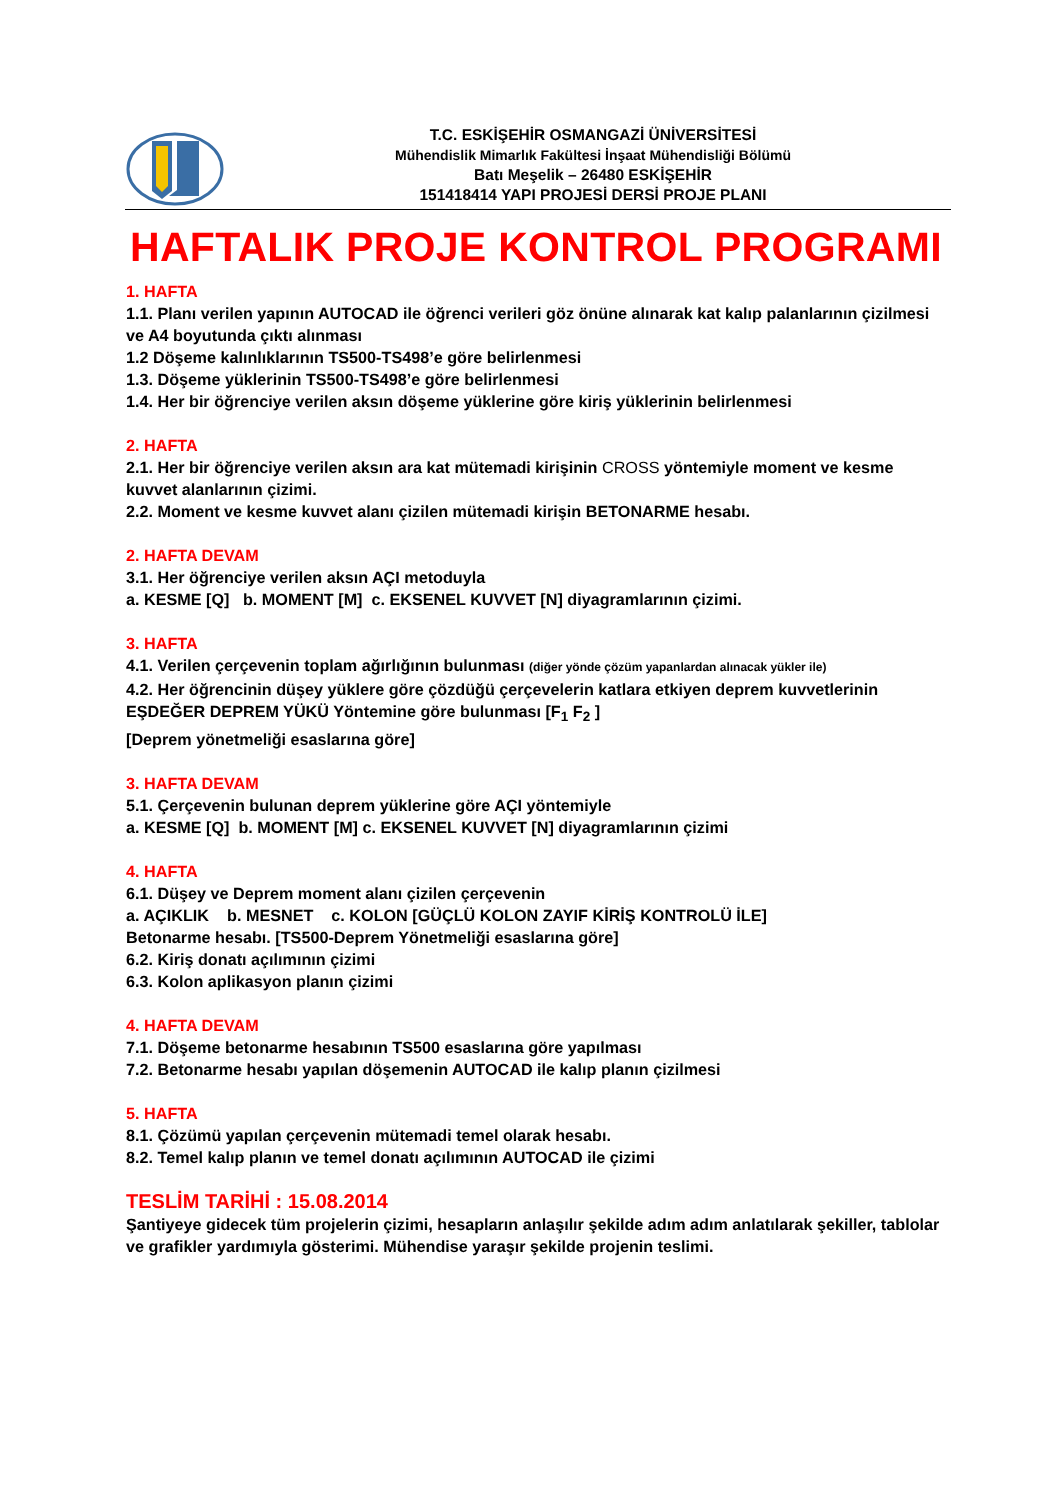T.C. ESKİŞEHİR OSMANGAZİ ÜNİVERSİTESİ
Mühendislik Mimarlık Fakültesi İnşaat Mühendisliği Bölümü
Batı Meşelik – 26480 ESKİŞEHİR
151418414 YAPI PROJESİ DERSİ PROJE PLANI
HAFTALIK PROJE KONTROL PROGRAMI
1. HAFTA
1.1. Planı verilen yapının AUTOCAD ile öğrenci verileri göz önüne alınarak kat kalıp palanlarının çizilmesi ve A4 boyutunda çıktı alınması
1.2 Döşeme kalınlıklarının TS500-TS498’e göre belirlenmesi
1.3. Döşeme yüklerinin TS500-TS498’e göre belirlenmesi
1.4. Her bir öğrenciye verilen aksın döşeme yüklerine göre kiriş yüklerinin belirlenmesi
2. HAFTA
2.1. Her bir öğrenciye verilen aksın ara kat mütemadi kirişinin CROSS yöntemiyle moment ve kesme kuvvet alanlarının çizimi.
2.2. Moment ve kesme kuvvet alanı çizilen mütemadi kirişin BETONARME hesabı.
2. HAFTA DEVAM
3.1. Her öğrenciye verilen aksın AÇI metoduyla
a. KESME [Q] b. MOMENT [M] c. EKSENEL KUVVET [N] diyagramlarının çizimi.
3. HAFTA
4.1. Verilen çerçevenin toplam ağırlığının bulunması (diğer yönde çözüm yapanlardan alınacak yükler ile)
4.2. Her öğrencinin düşey yüklere göre çözdüğü çerçevelerin katlara etkiyen deprem kuvvetlerinin EŞDEĞER DEPREM YÜKÜ Yöntemine göre bulunması [F<sub>1</sub> F<sub>2</sub> ]
[Deprem yönetmeliği esaslarına göre]
3. HAFTA DEVAM
5.1. Çerçevenin bulunan deprem yüklerine göre AÇI yöntemiyle
a. KESME [Q] b. MOMENT [M] c. EKSENEL KUVVET [N] diyagramlarının çizimi
4. HAFTA
6.1. Düşey ve Deprem moment alanı çizilen çerçevenin
a. AÇIKLIK b. MESNET c. KOLON [GÜÇLÜ KOLON ZAYIF KİRİŞ KONTROLÜ İLE]
Betonarme hesabı. [TS500-Deprem Yönetmeliği esaslarına göre]
6.2. Kiriş donatı açılımının çizimi
6.3. Kolon aplikasyon planın çizimi
4. HAFTA DEVAM
7.1. Döşeme betonarme hesabının TS500 esaslarına göre yapılması
7.2. Betonarme hesabı yapılan döşemenin AUTOCAD ile kalıp planın çizilmesi
5. HAFTA
8.1. Çözümü yapılan çerçevenin mütemadi temel olarak hesabı.
8.2. Temel kalıp planın ve temel donatı açılımının AUTOCAD ile çizimi
TESLİM TARİHİ : 15.08.2014
Şantiyeye gidecek tüm projelerin çizimi, hesapların anlaşılır şekilde adım adım anlatılarak şekiller, tablolar ve grafikler yardımıyla gösterimi. Mühendise yaraşır şekilde projenin teslimi.